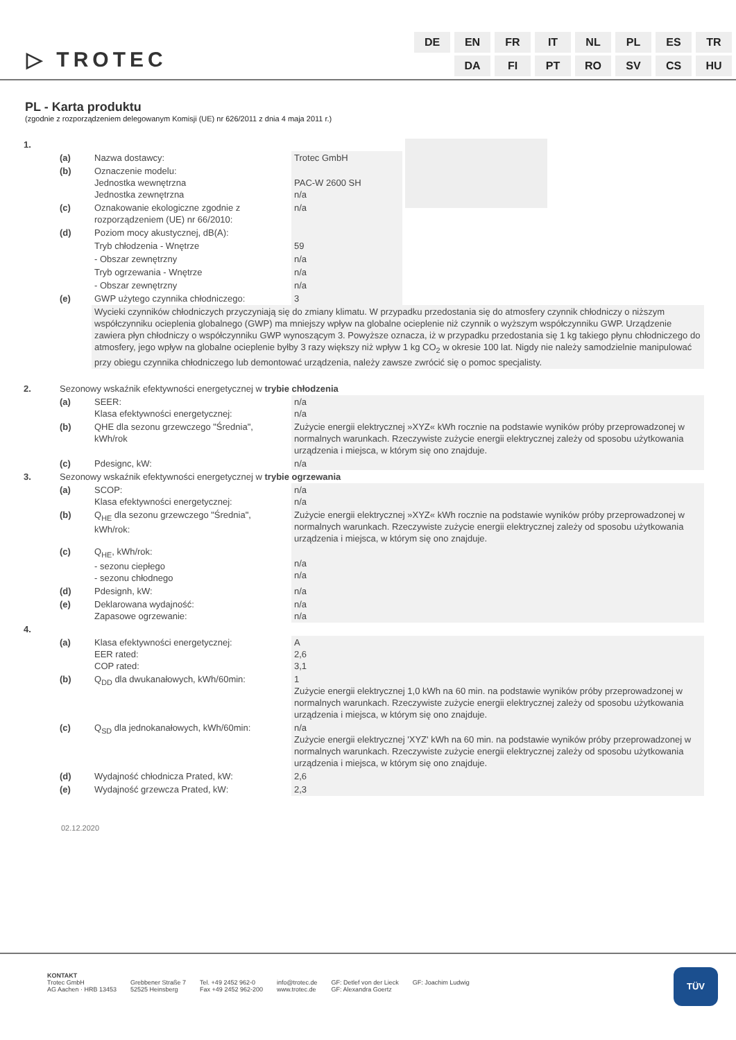▷ TROTEC
| DE | EN | FR | IT | NL | PL | ES | TR |
| | DA | FI | PT | RO | SV | CS | HU |
PL - Karta produktu
(zgodnie z rozporządzeniem delegowanym Komisji (UE) nr 626/2011 z dnia 4 maja 2011 r.)
| 1. | | | | |
| | (a) | Nazwa dostawcy: | Trotec GmbH | |
| | (b) | Oznaczenie modelu: Jednostka wewnętrzna Jednostka zewnętrzna | PAC-W 2600 SH n/a | |
| | (c) | Oznakowanie ekologiczne zgodnie z rozporządzeniem (UE) nr 66/2010: | n/a | |
| | (d) | Poziom mocy akustycznej, dB(A): | | |
| | | Tryb chłodzenia - Wnętrze | 59 | |
| | | - Obszar zewnętrzny | n/a | |
| | | Tryb ogrzewania - Wnętrze | n/a | |
| | | - Obszar zewnętrzny | n/a | |
| | (e) | GWP użytego czynnika chłodniczego: | 3 | |
| | | Wycieki czynników chłodniczych przyczyniają się do zmiany klimatu. W przypadku przedostania się do atmosfery czynnik chłodniczy o niższym współczynniku ocieplenia globalnego (GWP) ma mniejszy wpływ na globalne ocieplenie niż czynnik o wyższym współczynniku GWP. Urządzenie zawiera płyn chłodniczy o współczynniku GWP wynoszącym 3. Powyższe oznacza, iż w przypadku przedostania się 1 kg takiego płynu chłodniczego do atmosfery, jego wpływ na globalne ocieplenie byłby 3 razy większy niż wpływ 1 kg CO<sub>2</sub> w okresie 100 lat. Nigdy nie należy samodzielnie manipulować przy obiegu czynnika chłodniczego lub demontować urządzenia, należy zawsze zwrócić się o pomoc specjalisty. | | |
| 2. | Sezonowy wskaźnik efektywności energetycznej w trybie chłodzenia | | | |
| | (a) | SEER: Klasa efektywności energetycznej: | n/a n/a | |
| | (b) | QHE dla sezonu grzewczego "Średnia", kWh/rok | Zużycie energii elektrycznej »XYZ« kWh rocznie na podstawie wyników próby przeprowadzonej w normalnych warunkach. Rzeczywiste zużycie energii elektrycznej zależy od sposobu użytkowania urządzenia i miejsca, w którym się ono znajduje. | |
| | (c) | Pdesignc, kW: | n/a | |
| 3. | Sezonowy wskaźnik efektywności energetycznej w trybie ogrzewania | | | |
| | (a) | SCOP: Klasa efektywności energetycznej: | n/a n/a | |
| | (b) | Q<sub>HE</sub> dla sezonu grzewczego "Średnia", kWh/rok: | Zużycie energii elektrycznej »XYZ« kWh rocznie na podstawie wyników próby przeprowadzonej w normalnych warunkach. Rzeczywiste zużycie energii elektrycznej zależy od sposobu użytkowania urządzenia i miejsca, w którym się ono znajduje. | |
| | (c) | Q<sub>HE</sub>, kWh/rok: - sezonu ciepłego - sezonu chłodnego | n/a n/a | |
| | (d) | Pdesignh, kW: | n/a | |
| | (e) | Deklarowana wydajność: Zapasowe ogrzewanie: | n/a n/a | |
| 4. | | | | |
| | (a) | Klasa efektywności energetycznej: EER rated: COP rated: | A 2,6 3,1 | |
| | (b) | Q<sub>DD</sub> dla dwukanałowych, kWh/60min: | 1 Zużycie energii elektrycznej 1,0 kWh na 60 min. na podstawie wyników próby przeprowadzonej w normalnych warunkach. Rzeczywiste zużycie energii elektrycznej zależy od sposobu użytkowania urządzenia i miejsca, w którym się ono znajduje. | |
| | (c) | Q<sub>SD</sub> dla jednokanałowych, kWh/60min: | n/a Zużycie energii elektrycznej 'XYZ' kWh na 60 min. na podstawie wyników próby przeprowadzonej w normalnych warunkach. Rzeczywiste zużycie energii elektrycznej zależy od sposobu użytkowania urządzenia i miejsca, w którym się ono znajduje. | |
| | (d) | Wydajność chłodnicza Prated, kW: | 2,6 | |
| | (e) | Wydajność grzewcza Prated, kW: | 2,3 | |
02.12.2020
KONTAKT
Trotec GmbH
AG Aachen · HRB 13453
Grebbener Straße 7
52525 Heinsberg
Tel. +49 2452 962-0
Fax +49 2452 962-200
info@trotec.de
www.trotec.de
GF: Detlef von der Lieck
GF: Alexandra Goertz
GF: Joachim Ludwig
TÜV